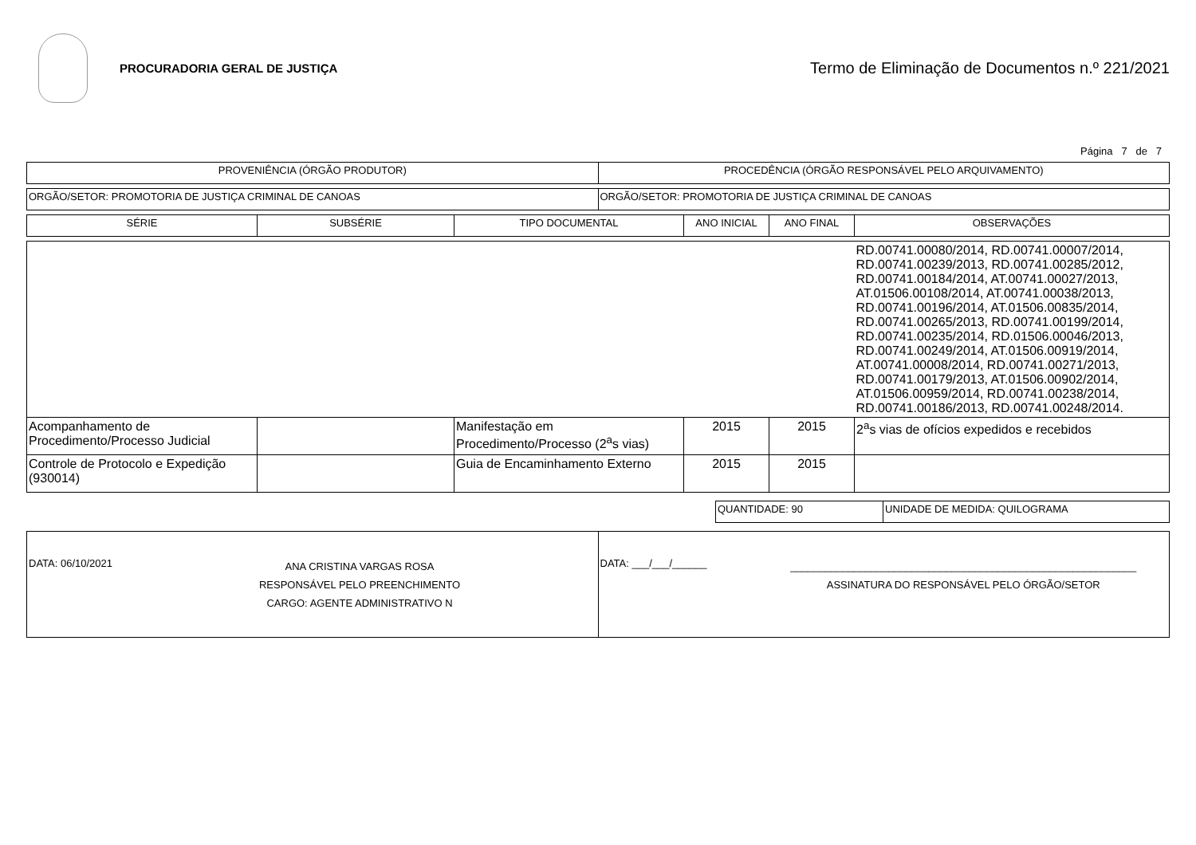PROCURADORIA GERAL DE JUSTIÇA
Termo de Eliminação de Documentos n.º 221/2021
Página 7 de 7
| PROVENIÊNCIA (ÓRGÃO PRODUTOR) | PROCEDÊNCIA (ÓRGÃO RESPONSÁVEL PELO ARQUIVAMENTO) |
| --- | --- |
| ORGÃO/SETOR: PROMOTORIA DE JUSTIÇA CRIMINAL DE CANOAS | ORGÃO/SETOR: PROMOTORIA DE JUSTIÇA CRIMINAL DE CANOAS |
| SÉRIE | SUBSÉRIE | TIPO DOCUMENTAL | ANO INICIAL | ANO FINAL | OBSERVAÇÕES |
| --- | --- | --- | --- | --- | --- |
| | | | | | RD.00741.00080/2014, RD.00741.00007/2014, RD.00741.00239/2013, RD.00741.00285/2012, RD.00741.00184/2014, AT.00741.00027/2013, AT.01506.00108/2014, AT.00741.00038/2013, RD.00741.00196/2014, AT.01506.00835/2014, RD.00741.00265/2013, RD.00741.00199/2014, RD.00741.00235/2014, RD.01506.00046/2013, RD.00741.00249/2014, AT.01506.00919/2014, AT.00741.00008/2014, RD.00741.00271/2013, RD.00741.00179/2013, AT.01506.00902/2014, AT.01506.00959/2014, RD.00741.00238/2014, RD.00741.00186/2013, RD.00741.00248/2014. |
| Acompanhamento de Procedimento/Processo Judicial | | Manifestação em Procedimento/Processo (2<sup>a</sup>s vias) | 2015 | 2015 | 2<sup>a</sup>s vias de ofícios expedidos e recebidos |
| Controle de Protocolo e Expedição (930014) | | Guia de Encaminhamento Externo | 2015 | 2015 | |
| QUANTIDADE: 90 | UNIDADE DE MEDIDA: QUILOGRAMA |
| DATA: 06/10/2021 ANA CRISTINA VARGAS ROSA RESPONSÁVEL PELO PREENCHIMENTO CARGO: AGENTE ADMINISTRATIVO N | DATA: ___/___/______ ____________________________________________________________ ASSINATURA DO RESPONSÁVEL PELO ÓRGÃO/SETOR |